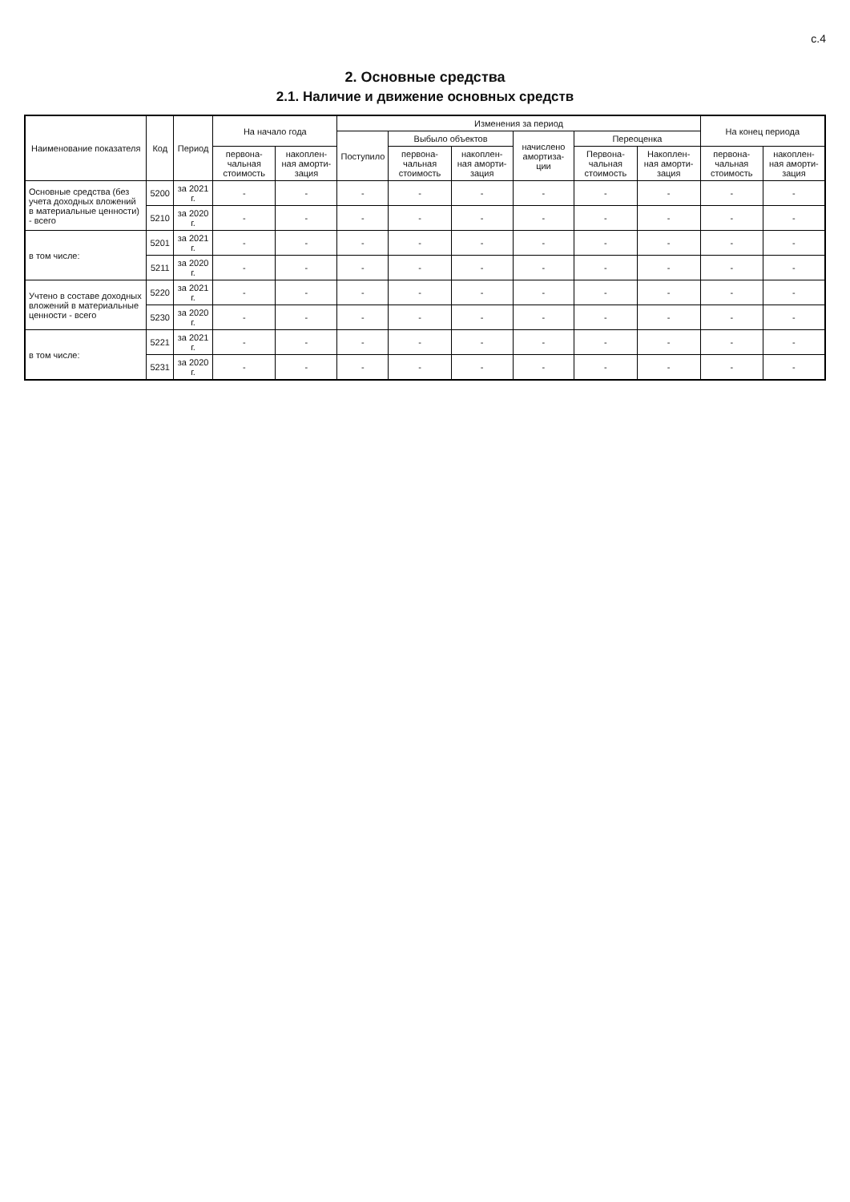с.4
2. Основные средства
2.1. Наличие и движение основных средств
| Наименование показателя | Код | Период | На начало года | | Изменения за период | | | | | | На конец периода | |
| --- | --- | --- | --- | --- | --- | --- | --- | --- | --- | --- | --- | --- |
| | | | | | Поступило | Выбыло объектов | | начислено амортиза-ции | Переоценка | | | |
| | | | первона-чальная стоимость | накоплен-ная аморти-зация | | первона-чальная стоимость | накоплен-ная аморти-зация | | Первона-чальная стоимость | Накоплен-ная аморти-зация | первона-чальная стоимость | накоплен-ная аморти-зация |
| Основные средства (без учета доходных вложений в материальные ценности) - всего | 5200 | за 2021 г. | - | - | - | - | - | - | - | - | - | - |
| | 5210 | за 2020 г. | - | - | - | - | - | - | - | - | - | - |
| в том числе: | 5201 | за 2021 г. | - | - | - | - | - | - | - | - | - | - |
| | 5211 | за 2020 г. | - | - | - | - | - | - | - | - | - | - |
| Учтено в составе доходных вложений в материальные ценности - всего | 5220 | за 2021 г. | - | - | - | - | - | - | - | - | - | - |
| | 5230 | за 2020 г. | - | - | - | - | - | - | - | - | - | - |
| в том числе: | 5221 | за 2021 г. | - | - | - | - | - | - | - | - | - | - |
| | 5231 | за 2020 г. | - | - | - | - | - | - | - | - | - | - |